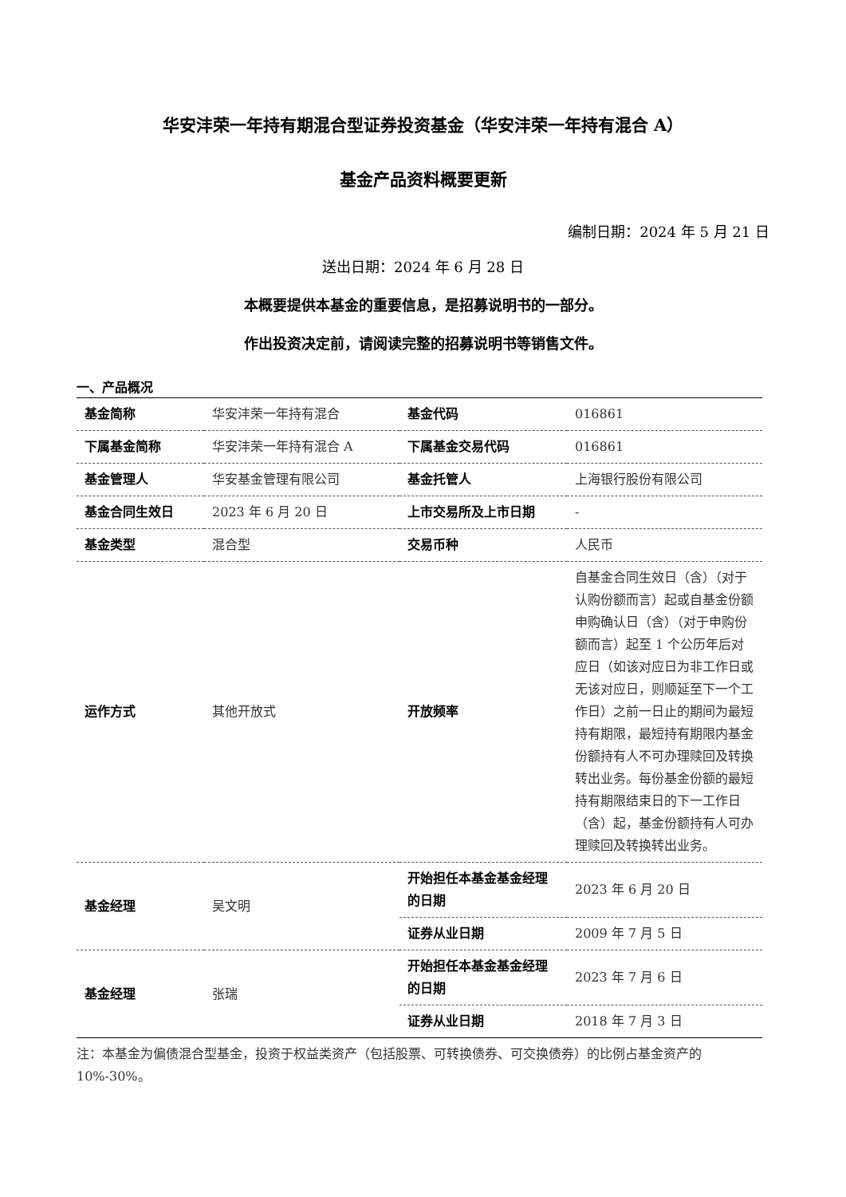华安沣荣一年持有期混合型证券投资基金（华安沣荣一年持有混合 A）
基金产品资料概要更新
编制日期：2024 年 5 月 21 日
送出日期：2024 年 6 月 28 日
本概要提供本基金的重要信息，是招募说明书的一部分。
作出投资决定前，请阅读完整的招募说明书等销售文件。
一、产品概况
| 基金简称 | 华安沣荣一年持有混合 | 基金代码 | 016861 |
| 下属基金简称 | 华安沣荣一年持有混合 A | 下属基金交易代码 | 016861 |
| 基金管理人 | 华安基金管理有限公司 | 基金托管人 | 上海银行股份有限公司 |
| 基金合同生效日 | 2023 年 6 月 20 日 | 上市交易所及上市日期 | - |
| 基金类型 | 混合型 | 交易币种 | 人民币 |
| 运作方式 | 其他开放式 | 开放频率 | 自基金合同生效日（含）（对于认购份额而言）起或自基金份额申购确认日（含）（对于申购份额而言）起至 1 个公历年后对应日（如该对应日为非工作日或无该对应日，则顺延至下一个工作日）之前一日止的期间为最短持有期限，最短持有期限内基金份额持有人不可办理赎回及转换转出业务。每份基金份额的最短持有期限结束日的下一工作日（含）起，基金份额持有人可办理赎回及转换转出业务。 |
| 基金经理 | 吴文明 | 开始担任本基金基金经理的日期 | 2023 年 6 月 20 日 |
| | | 证券从业日期 | 2009 年 7 月 5 日 |
| 基金经理 | 张瑞 | 开始担任本基金基金经理的日期 | 2023 年 7 月 6 日 |
| | | 证券从业日期 | 2018 年 7 月 3 日 |
注：本基金为偏债混合型基金，投资于权益类资产（包括股票、可转换债券、可交换债券）的比例占基金资产的 10%-30%。